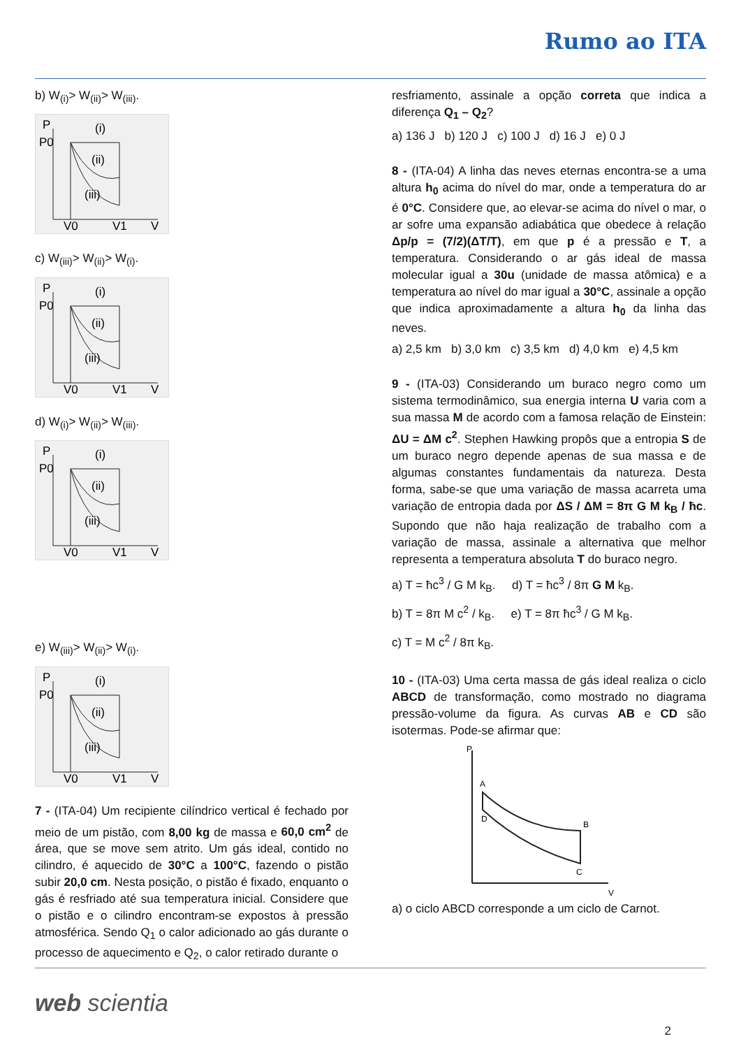Rumo ao ITA
b) W<sub>(i)</sub>> W<sub>(ii)</sub>> W<sub>(iii)</sub>.
P
P0
(i)
(ii)
(iii)
V0
V1
V
c) W<sub>(iii)</sub>> W<sub>(ii)</sub>> W<sub>(i)</sub>.
P
P0
(i)
(ii)
(iii)
V0
V1
V
d) W<sub>(i)</sub>> W<sub>(ii)</sub>> W<sub>(iii)</sub>.
P
P0
(i)
(ii)
(iii)
V0
V1
V
e) W<sub>(iii)</sub>> W<sub>(ii)</sub>> W<sub>(i)</sub>.
P
P0
(i)
(ii)
(iii)
V0
V1
V
7 - (ITA-04) Um recipiente cilíndrico vertical é fechado por meio de um pistão, com 8,00 kg de massa e 60,0 cm<sup>2</sup> de área, que se move sem atrito. Um gás ideal, contido no cilindro, é aquecido de 30°C a 100°C, fazendo o pistão subir 20,0 cm. Nesta posição, o pistão é fixado, enquanto o gás é resfriado até sua temperatura inicial. Considere que o pistão e o cilindro encontram-se expostos à pressão atmosférica. Sendo Q<sub>1</sub> o calor adicionado ao gás durante o processo de aquecimento e Q<sub>2</sub>, o calor retirado durante o
resfriamento, assinale a opção correta que indica a diferença Q<sub>1</sub> – Q<sub>2</sub>?
a) 136 J b) 120 J c) 100 J d) 16 J e) 0 J
8 - (ITA-04) A linha das neves eternas encontra-se a uma altura h<sub>0</sub> acima do nível do mar, onde a temperatura do ar é 0°C. Considere que, ao elevar-se acima do nível o mar, o ar sofre uma expansão adiabática que obedece à relação Δp/p = (7/2)(ΔT/T), em que p é a pressão e T, a temperatura. Considerando o ar gás ideal de massa molecular igual a 30u (unidade de massa atômica) e a temperatura ao nível do mar igual a 30°C, assinale a opção que indica aproximadamente a altura h<sub>0</sub> da linha das neves.
a) 2,5 km b) 3,0 km c) 3,5 km d) 4,0 km e) 4,5 km
9 - (ITA-03) Considerando um buraco negro como um sistema termodinâmico, sua energia interna U varia com a sua massa M de acordo com a famosa relação de Einstein: ΔU = ΔM c<sup>2</sup>. Stephen Hawking propôs que a entropia S de um buraco negro depende apenas de sua massa e de algumas constantes fundamentais da natureza. Desta forma, sabe-se que uma variação de massa acarreta uma variação de entropia dada por ΔS / ΔM = 8π G M k<sub>B</sub> / ħc. Supondo que não haja realização de trabalho com a variação de massa, assinale a alternativa que melhor representa a temperatura absoluta T do buraco negro.
a) T = ħc<sup>3</sup> / G M k<sub>B</sub>. d) T = ħc<sup>3</sup> / 8π G M k<sub>B</sub>.
b) T = 8π M c<sup>2</sup> / k<sub>B</sub>. e) T = 8π ħc<sup>3</sup> / G M k<sub>B</sub>.
c) T = M c<sup>2</sup> / 8π k<sub>B</sub>.
10 - (ITA-03) Uma certa massa de gás ideal realiza o ciclo ABCD de transformação, como mostrado no diagrama pressão-volume da figura. As curvas AB e CD são isotermas. Pode-se afirmar que:
P
A
B
C
D
V
a) o ciclo ABCD corresponde a um ciclo de Carnot.
web scientia
2